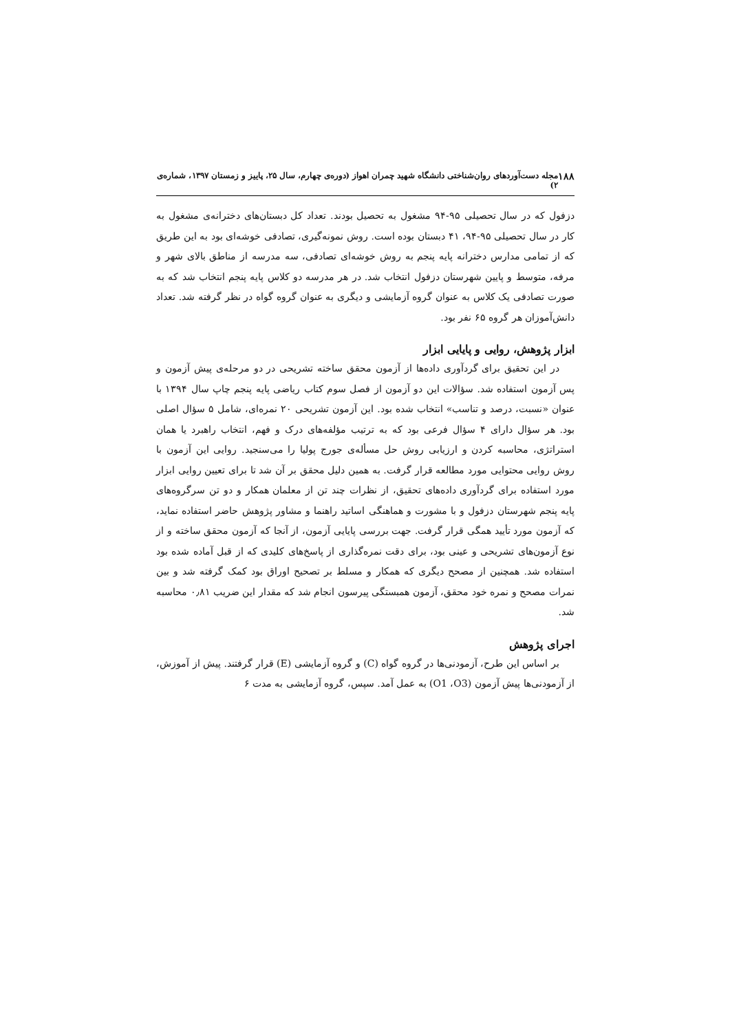۱۸۸ مجله دست‌آوردهای روان‌شناختی دانشگاه شهید چمران اهواز (دوره‌ی چهارم، سال ۲۵، پاییز و زمستان ۱۳۹۷، شماره‌ی ۲)
دزفول که در سال تحصیلی ۹۵-۹۴ مشغول به تحصیل بودند. تعداد کل دبستان‌های دخترانه‌ی مشغول به کار در سال تحصیلی ۹۵-۹۴، ۴۱ دبستان بوده است. روش نمونه‌گیری، تصادفی خوشه‌ای بود به این طریق که از تمامی مدارس دخترانه پایه پنجم به روش خوشه‌ای تصادفی، سه مدرسه از مناطق بالای شهر و مرفه، متوسط و پایین شهرستان دزفول انتخاب شد. در هر مدرسه دو کلاس پایه پنجم انتخاب شد که به صورت تصادفی یک کلاس به عنوان گروه آزمایشی و دیگری به عنوان گروه گواه در نظر گرفته شد. تعداد دانش‌آموزان هر گروه ۶۵ نفر بود.
ابزار پژوهش، روایی و پایایی ابزار
در این تحقیق برای گردآوری داده‌ها از آزمون محقق ساخته تشریحی در دو مرحله‌ی پیش آزمون و پس آزمون استفاده شد. سؤالات این دو آزمون از فصل سوم کتاب ریاضی پایه پنجم چاپ سال ۱۳۹۴ با عنوان «نسبت، درصد و تناسب» انتخاب شده بود. این آزمون تشریحی ۲۰ نمره‌ای، شامل ۵ سؤال اصلی بود. هر سؤال دارای ۴ سؤال فرعی بود که به ترتیب مؤلفه‌های درک و فهم، انتخاب راهبرد یا همان استراتژی، محاسبه کردن و ارزیابی روش حل مسأله‌ی جورج پولیا را می‌سنجید. روایی این آزمون با روش روایی محتوایی مورد مطالعه قرار گرفت. به همین دلیل محقق بر آن شد تا برای تعیین روایی ابزار مورد استفاده برای گردآوری داده‌های تحقیق، از نظرات چند تن از معلمان همکار و دو تن سرگروه‌های پایه پنجم شهرستان دزفول و با مشورت و هماهنگی اساتید راهنما و مشاور پژوهش حاضر استفاده نماید، که آزمون مورد تأیید همگی قرار گرفت. جهت بررسی پایایی آزمون، از آنجا که آزمون محقق ساخته و از نوع آزمون‌های تشریحی و عینی بود، برای دقت نمره‌گذاری از پاسخ‌های کلیدی که از قبل آماده شده بود استفاده شد. همچنین از مصحح دیگری که همکار و مسلط بر تصحیح اوراق بود کمک گرفته شد و بین نمرات مصحح و نمره خود محقق، آزمون همبستگی پیرسون انجام شد که مقدار این ضریب ۰٫۸۱ محاسبه شد.
اجرای پژوهش
بر اساس این طرح، آزمودنی‌ها در گروه گواه (C) و گروه آزمایشی (E) قرار گرفتند. پیش از آموزش، از آزمودنی‌ها پیش آزمون (O1 ،O3) به عمل آمد. سپس، گروه آزمایشی به مدت ۶